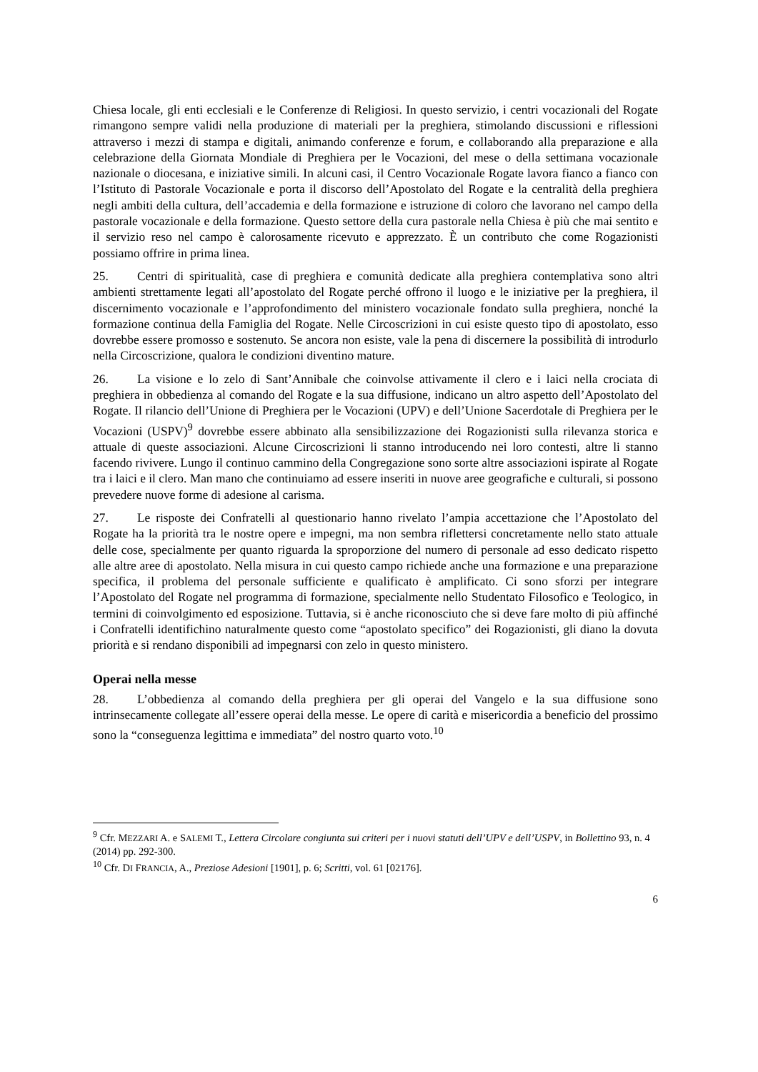Chiesa locale, gli enti ecclesiali e le Conferenze di Religiosi. In questo servizio, i centri vocazionali del Rogate rimangono sempre validi nella produzione di materiali per la preghiera, stimolando discussioni e riflessioni attraverso i mezzi di stampa e digitali, animando conferenze e forum, e collaborando alla preparazione e alla celebrazione della Giornata Mondiale di Preghiera per le Vocazioni, del mese o della settimana vocazionale nazionale o diocesana, e iniziative simili. In alcuni casi, il Centro Vocazionale Rogate lavora fianco a fianco con l’Istituto di Pastorale Vocazionale e porta il discorso dell’Apostolato del Rogate e la centralità della preghiera negli ambiti della cultura, dell’accademia e della formazione e istruzione di coloro che lavorano nel campo della pastorale vocazionale e della formazione. Questo settore della cura pastorale nella Chiesa è più che mai sentito e il servizio reso nel campo è calorosamente ricevuto e apprezzato. È un contributo che come Rogazionisti possiamo offrire in prima linea.
25. Centri di spiritualità, case di preghiera e comunità dedicate alla preghiera contemplativa sono altri ambienti strettamente legati all’apostolato del Rogate perché offrono il luogo e le iniziative per la preghiera, il discernimento vocazionale e l’approfondimento del ministero vocazionale fondato sulla preghiera, nonché la formazione continua della Famiglia del Rogate. Nelle Circoscrizioni in cui esiste questo tipo di apostolato, esso dovrebbe essere promosso e sostenuto. Se ancora non esiste, vale la pena di discernere la possibilità di introdurlo nella Circoscrizione, qualora le condizioni diventino mature.
26. La visione e lo zelo di Sant’Annibale che coinvolse attivamente il clero e i laici nella crociata di preghiera in obbedienza al comando del Rogate e la sua diffusione, indicano un altro aspetto dell’Apostolato del Rogate. Il rilancio dell’Unione di Preghiera per le Vocazioni (UPV) e dell’Unione Sacerdotale di Preghiera per le Vocazioni (USPV)<sup>9</sup> dovrebbe essere abbinato alla sensibilizzazione dei Rogazionisti sulla rilevanza storica e attuale di queste associazioni. Alcune Circoscrizioni li stanno introducendo nei loro contesti, altre li stanno facendo rivivere. Lungo il continuo cammino della Congregazione sono sorte altre associazioni ispirate al Rogate tra i laici e il clero. Man mano che continuiamo ad essere inseriti in nuove aree geografiche e culturali, si possono prevedere nuove forme di adesione al carisma.
27. Le risposte dei Confratelli al questionario hanno rivelato l’ampia accettazione che l’Apostolato del Rogate ha la priorità tra le nostre opere e impegni, ma non sembra riflettersi concretamente nello stato attuale delle cose, specialmente per quanto riguarda la sproporzione del numero di personale ad esso dedicato rispetto alle altre aree di apostolato. Nella misura in cui questo campo richiede anche una formazione e una preparazione specifica, il problema del personale sufficiente e qualificato è amplificato. Ci sono sforzi per integrare l’Apostolato del Rogate nel programma di formazione, specialmente nello Studentato Filosofico e Teologico, in termini di coinvolgimento ed esposizione. Tuttavia, si è anche riconosciuto che si deve fare molto di più affinché i Confratelli identifichino naturalmente questo come “apostolato specifico” dei Rogazionisti, gli diano la dovuta priorità e si rendano disponibili ad impegnarsi con zelo in questo ministero.
Operai nella messe
28. L’obbedienza al comando della preghiera per gli operai del Vangelo e la sua diffusione sono intrinsecamente collegate all’essere operai della messe. Le opere di carità e misericordia a beneficio del prossimo sono la “conseguenza legittima e immediata” del nostro quarto voto.<sup>10</sup>
<sup>9</sup> Cfr. MEZZARI A. e SALEMI T., Lettera Circolare congiunta sui criteri per i nuovi statuti dell’UPV e dell’USPV, in Bollettino 93, n. 4 (2014) pp. 292-300.
<sup>10</sup> Cfr. DI FRANCIA, A., Preziose Adesioni [1901], p. 6; Scritti, vol. 61 [02176].
6